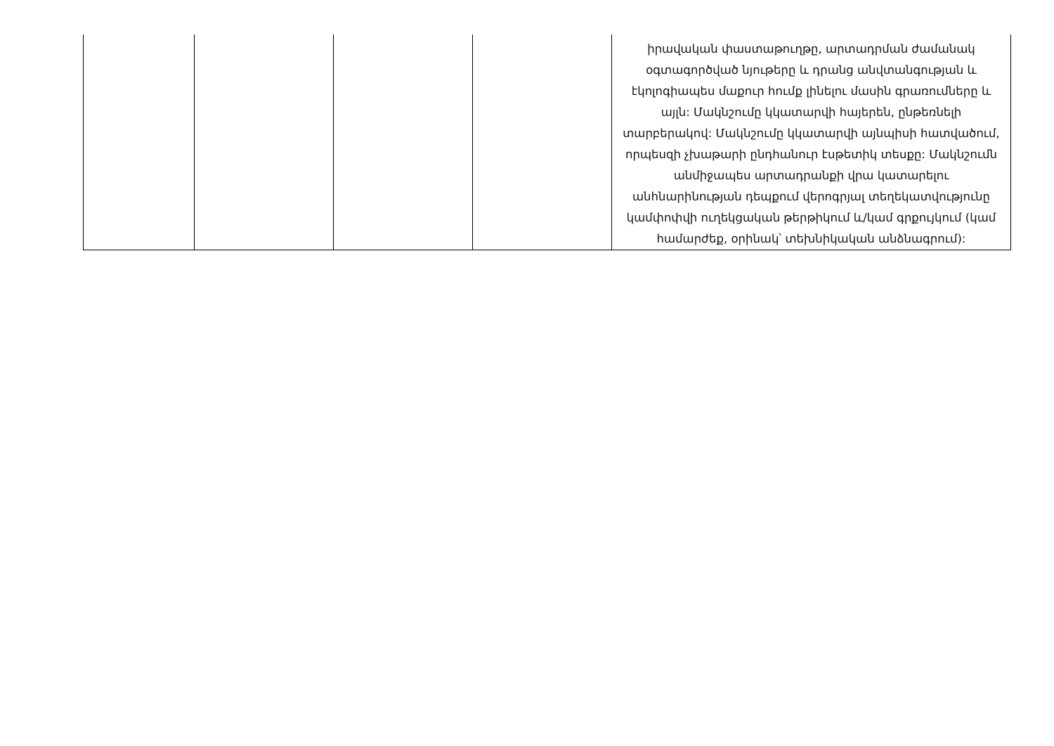| | | | | իրավական փաստաթուղթը, արտադրման ժամանակ օգտագործված նյութերը և դրանց անվտանգության և էկոլոգիապես մաքուր հումք լինելու մասին գրառումները և այլն: Մակնշումը կկատարվի հայերեն, ընթեռնելի տարբերակով: Մակնշումը կկատարվի այնպիսի հատվածում, որպեսզի չխաթարի ընդհանուր էսթետիկ տեսքը: Մակնշումն անմիջապես արտադրանքի վրա կատարելու անհնարինության դեպքում վերոգրյալ տեղեկատվությունը կամփոփվի ուղեկցական թերթիկում և/կամ գրքույկում (կամ համարժեք, օրինակ՝ տեխնիկական անձնագրում): |